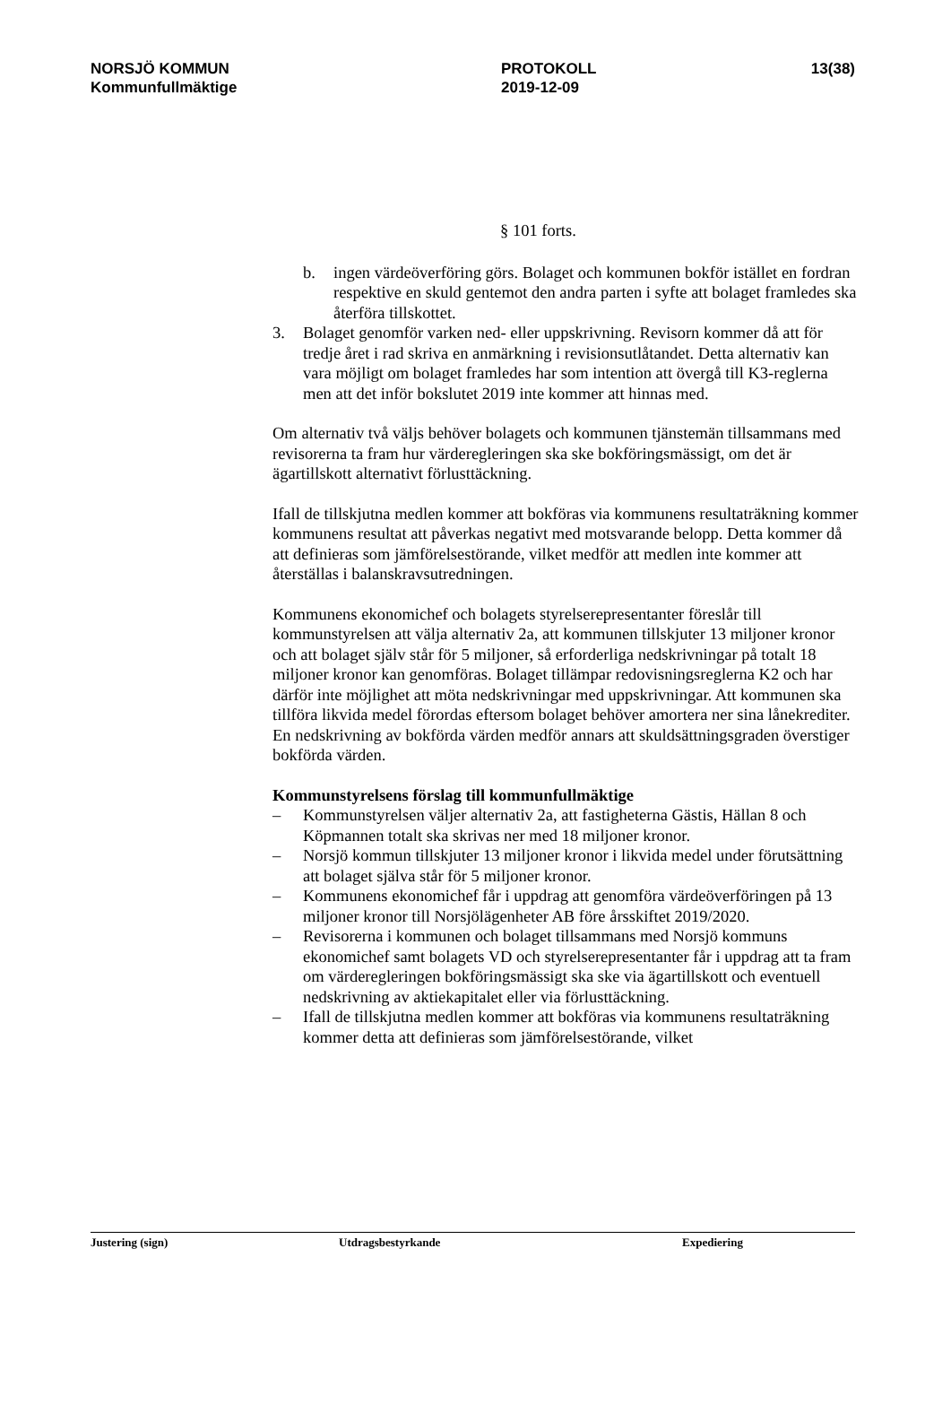NORSJÖ KOMMUN
Kommunfullmäktige
PROTOKOLL
2019-12-09
13(38)
§ 101 forts.
b. ingen värdeöverföring görs. Bolaget och kommunen bokför istället en fordran respektive en skuld gentemot den andra parten i syfte att bolaget framledes ska återföra tillskottet.
3. Bolaget genomför varken ned- eller uppskrivning. Revisorn kommer då att för tredje året i rad skriva en anmärkning i revisionsutlåtandet. Detta alternativ kan vara möjligt om bolaget framledes har som intention att övergå till K3-reglerna men att det inför bokslutet 2019 inte kommer att hinnas med.
Om alternativ två väljs behöver bolagets och kommunen tjänstemän tillsammans med revisorerna ta fram hur värderegleringen ska ske bokföringsmässigt, om det är ägartillskott alternativt förlusttäckning.
Ifall de tillskjutna medlen kommer att bokföras via kommunens resultaträkning kommer kommunens resultat att påverkas negativt med motsvarande belopp. Detta kommer då att definieras som jämförelsestörande, vilket medför att medlen inte kommer att återställas i balanskravsutredningen.
Kommunens ekonomichef och bolagets styrelserepresentanter föreslår till kommunstyrelsen att välja alternativ 2a, att kommunen tillskjuter 13 miljoner kronor och att bolaget själv står för 5 miljoner, så erforderliga nedskrivningar på totalt 18 miljoner kronor kan genomföras. Bolaget tillämpar redovisningsreglerna K2 och har därför inte möjlighet att möta nedskrivningar med uppskrivningar. Att kommunen ska tillföra likvida medel förordas eftersom bolaget behöver amortera ner sina lånekrediter. En nedskrivning av bokförda värden medför annars att skuldsättningsgraden överstiger bokförda värden.
Kommunstyrelsens förslag till kommunfullmäktige
– Kommunstyrelsen väljer alternativ 2a, att fastigheterna Gästis, Hällan 8 och Köpmannen totalt ska skrivas ner med 18 miljoner kronor.
– Norsjö kommun tillskjuter 13 miljoner kronor i likvida medel under förutsättning att bolaget själva står för 5 miljoner kronor.
– Kommunens ekonomichef får i uppdrag att genomföra värdeöverföringen på 13 miljoner kronor till Norsjölägenheter AB före årsskiftet 2019/2020.
– Revisorerna i kommunen och bolaget tillsammans med Norsjö kommuns ekonomichef samt bolagets VD och styrelserepresentanter får i uppdrag att ta fram om värderegleringen bokföringsmässigt ska ske via ägartillskott och eventuell nedskrivning av aktiekapitalet eller via förlusttäckning.
– Ifall de tillskjutna medlen kommer att bokföras via kommunens resultaträkning kommer detta att definieras som jämförelsestörande, vilket
Justering (sign) Utdragsbestyrkande Expediering